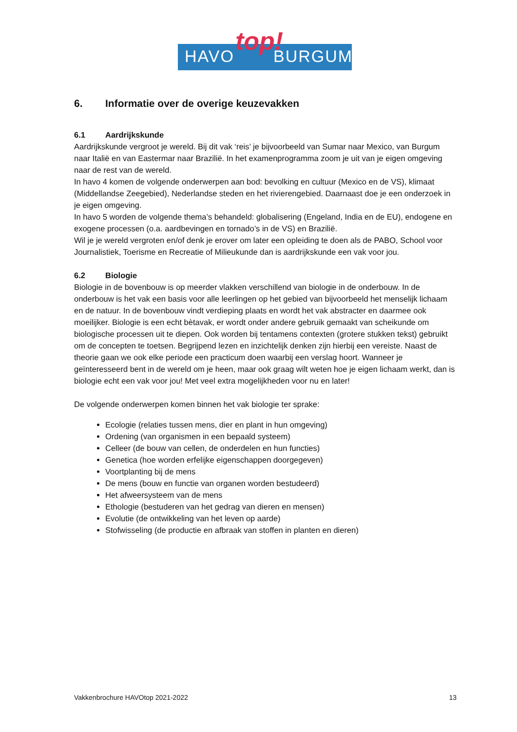HAVO BURGUM top!
6. Informatie over de overige keuzevakken
6.1 Aardrijkskunde
Aardrijkskunde vergroot je wereld. Bij dit vak ‘reis’ je bijvoorbeeld van Sumar naar Mexico, van Burgum naar Italië en van Eastermar naar Brazilië. In het examenprogramma zoom je uit van je eigen omgeving naar de rest van de wereld.
In havo 4 komen de volgende onderwerpen aan bod: bevolking en cultuur (Mexico en de VS), klimaat (Middellandse Zeegebied), Nederlandse steden en het rivierengebied. Daarnaast doe je een onderzoek in je eigen omgeving.
In havo 5 worden de volgende thema’s behandeld: globalisering (Engeland, India en de EU), endogene en exogene processen (o.a. aardbevingen en tornado’s in de VS) en Brazilië.
Wil je je wereld vergroten en/of denk je erover om later een opleiding te doen als de PABO, School voor Journalistiek, Toerisme en Recreatie of Milieukunde dan is aardrijkskunde een vak voor jou.
6.2 Biologie
Biologie in de bovenbouw is op meerder vlakken verschillend van biologie in de onderbouw. In de onderbouw is het vak een basis voor alle leerlingen op het gebied van bijvoorbeeld het menselijk lichaam en de natuur. In de bovenbouw vindt verdieping plaats en wordt het vak abstracter en daarmee ook moeilijker. Biologie is een echt bètavak, er wordt onder andere gebruik gemaakt van scheikunde om biologische processen uit te diepen. Ook worden bij tentamens contexten (grotere stukken tekst) gebruikt om de concepten te toetsen. Begrijpend lezen en inzichtelijk denken zijn hierbij een vereiste. Naast de theorie gaan we ook elke periode een practicum doen waarbij een verslag hoort. Wanneer je geïnteresseerd bent in de wereld om je heen, maar ook graag wilt weten hoe je eigen lichaam werkt, dan is biologie echt een vak voor jou! Met veel extra mogelijkheden voor nu en later!
De volgende onderwerpen komen binnen het vak biologie ter sprake:
Ecologie (relaties tussen mens, dier en plant in hun omgeving)
Ordening (van organismen in een bepaald systeem)
Celleer (de bouw van cellen, de onderdelen en hun functies)
Genetica (hoe worden erfelijke eigenschappen doorgegeven)
Voortplanting bij de mens
De mens (bouw en functie van organen worden bestudeerd)
Het afweersysteem van de mens
Ethologie (bestuderen van het gedrag van dieren en mensen)
Evolutie (de ontwikkeling van het leven op aarde)
Stofwisseling (de productie en afbraak van stoffen in planten en dieren)
Vakkenbrochure HAVOtop 2021-2022 13